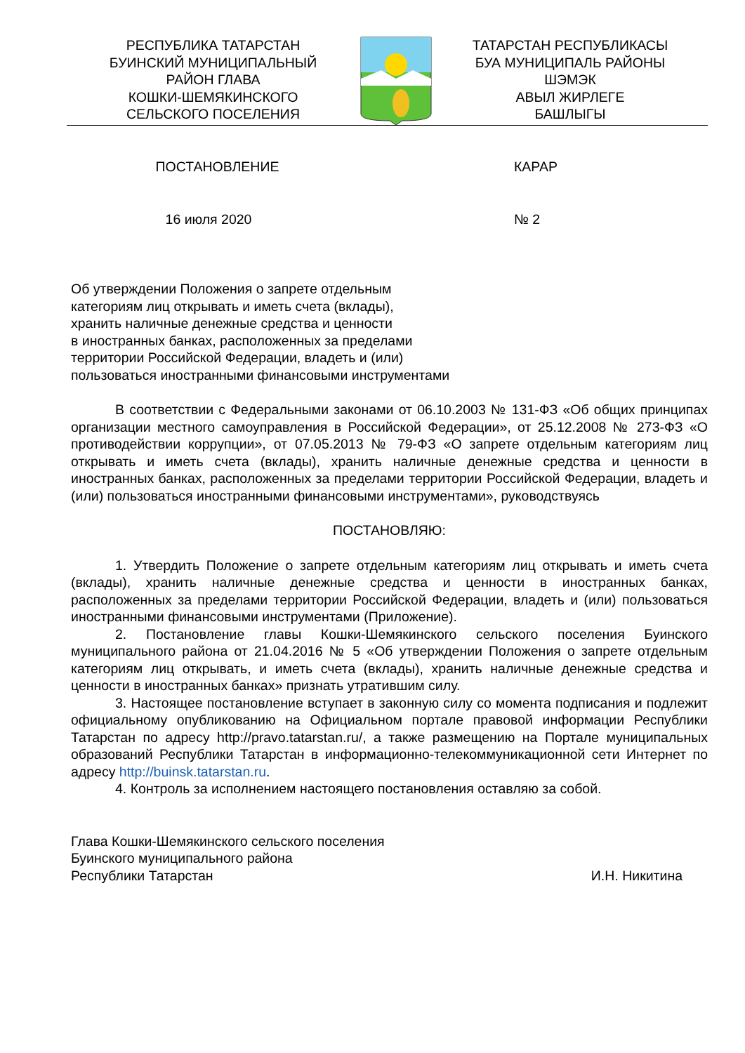РЕСПУБЛИКА ТАТАРСТАН
БУИНСКИЙ МУНИЦИПАЛЬНЫЙ
РАЙОН ГЛАВА
КОШКИ-ШЕМЯКИНСКОГО
СЕЛЬСКОГО ПОСЕЛЕНИЯ
ТАТАРСТАН РЕСПУБЛИКАСЫ
БУА МУНИЦИПАЛЬ РАЙОНЫ
ШЭМЭК
АВЫЛ ЖИРЛЕГЕ
БАШЛЫГЫ
ПОСТАНОВЛЕНИЕ КАРАР
16 июля 2020 № 2
Об утверждении Положения о запрете отдельным
категориям лиц открывать и иметь счета (вклады),
хранить наличные денежные средства и ценности
в иностранных банках, расположенных за пределами
территории Российской Федерации, владеть и (или)
пользоваться иностранными финансовыми инструментами
В соответствии с Федеральными законами от 06.10.2003 № 131-ФЗ «Об общих принципах организации местного самоуправления в Российской Федерации», от 25.12.2008 № 273-ФЗ «О противодействии коррупции», от 07.05.2013 № 79-ФЗ «О запрете отдельным категориям лиц открывать и иметь счета (вклады), хранить наличные денежные средства и ценности в иностранных банках, расположенных за пределами территории Российской Федерации, владеть и (или) пользоваться иностранными финансовыми инструментами», руководствуясь
ПОСТАНОВЛЯЮ:
1. Утвердить Положение о запрете отдельным категориям лиц открывать и иметь счета (вклады), хранить наличные денежные средства и ценности в иностранных банках, расположенных за пределами территории Российской Федерации, владеть и (или) пользоваться иностранными финансовыми инструментами (Приложение).
2. Постановление главы Кошки-Шемякинского сельского поселения Буинского муниципального района от 21.04.2016 № 5 «Об утверждении Положения о запрете отдельным категориям лиц открывать, и иметь счета (вклады), хранить наличные денежные средства и ценности в иностранных банках» признать утратившим силу.
3. Настоящее постановление вступает в законную силу со момента подписания и подлежит официальному опубликованию на Официальном портале правовой информации Республики Татарстан по адресу http://pravo.tatarstan.ru/, а также размещению на Портале муниципальных образований Республики Татарстан в информационно-телекоммуникационной сети Интернет по адресу http://buinsk.tatarstan.ru.
4. Контроль за исполнением настоящего постановления оставляю за собой.
Глава Кошки-Шемякинского сельского поселения
Буинского муниципального района
Республики Татарстан И.Н. Никитина